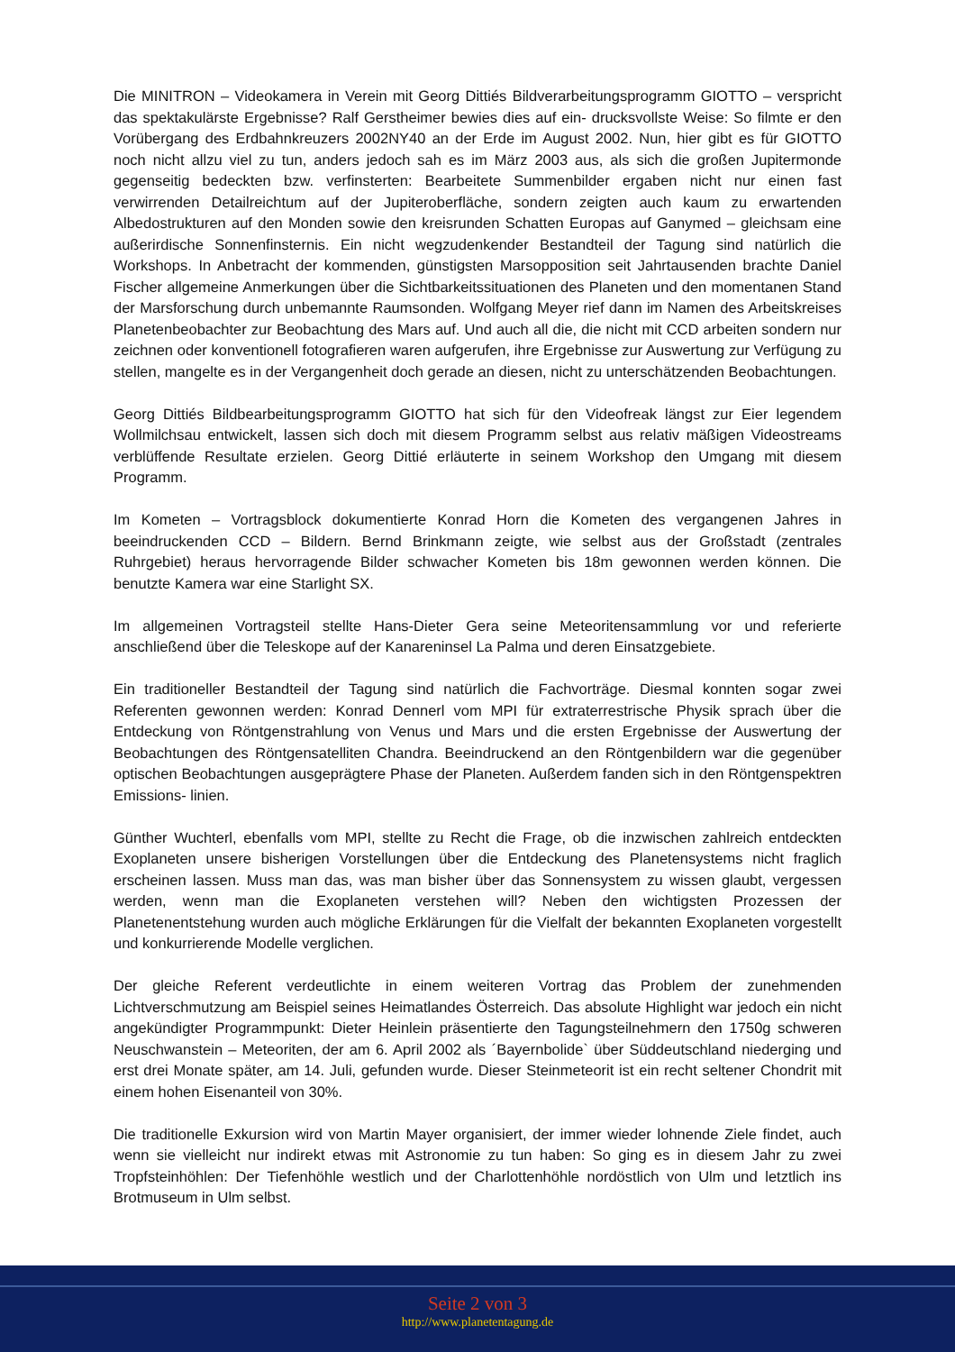Die MINITRON – Videokamera in Verein mit Georg Dittiés Bildverarbeitungsprogramm GIOTTO – verspricht das spektakulärste Ergebnisse? Ralf Gerstheimer bewies dies auf ein- drucksvollste Weise: So filmte er den Vorübergang des Erdbahnkreuzers 2002NY40 an der Erde im August 2002. Nun, hier gibt es für GIOTTO noch nicht allzu viel zu tun, anders jedoch sah es im März 2003 aus, als sich die großen Jupitermonde gegenseitig bedeckten bzw. verfinsterten: Bearbeitete Summenbilder ergaben nicht nur einen fast verwirrenden Detailreichtum auf der Jupiteroberfläche, sondern zeigten auch kaum zu erwartenden Albedostrukturen auf den Monden sowie den kreisrunden Schatten Europas auf Ganymed – gleichsam eine außerirdische Sonnenfinsternis. Ein nicht wegzudenkender Bestandteil der Tagung sind natürlich die Workshops. In Anbetracht der kommenden, günstigsten Marsopposition seit Jahrtausenden brachte Daniel Fischer allgemeine Anmerkungen über die Sichtbarkeitssituationen des Planeten und den momentanen Stand der Marsforschung durch unbemannte Raumsonden. Wolfgang Meyer rief dann im Namen des Arbeitskreises Planetenbeobachter zur Beobachtung des Mars auf. Und auch all die, die nicht mit CCD arbeiten sondern nur zeichnen oder konventionell fotografieren waren aufgerufen, ihre Ergebnisse zur Auswertung zur Verfügung zu stellen, mangelte es in der Vergangenheit doch gerade an diesen, nicht zu unterschätzenden Beobachtungen.
Georg Dittiés Bildbearbeitungsprogramm GIOTTO hat sich für den Videofreak längst zur Eier legendem Wollmilchsau entwickelt, lassen sich doch mit diesem Programm selbst aus relativ mäßigen Videostreams verblüffende Resultate erzielen. Georg Dittié erläuterte in seinem Workshop den Umgang mit diesem Programm.
Im Kometen – Vortragsblock dokumentierte Konrad Horn die Kometen des vergangenen Jahres in beeindruckenden CCD – Bildern. Bernd Brinkmann zeigte, wie selbst aus der Großstadt (zentrales Ruhrgebiet) heraus hervorragende Bilder schwacher Kometen bis 18m gewonnen werden können. Die benutzte Kamera war eine Starlight SX.
Im allgemeinen Vortragsteil stellte Hans-Dieter Gera seine Meteoritensammlung vor und referierte anschließend über die Teleskope auf der Kanareninsel La Palma und deren Einsatzgebiete.
Ein traditioneller Bestandteil der Tagung sind natürlich die Fachvorträge. Diesmal konnten sogar zwei Referenten gewonnen werden: Konrad Dennerl vom MPI für extraterrestrische Physik sprach über die Entdeckung von Röntgenstrahlung von Venus und Mars und die ersten Ergebnisse der Auswertung der Beobachtungen des Röntgensatelliten Chandra. Beeindruckend an den Röntgenbildern war die gegenüber optischen Beobachtungen ausgeprägtere Phase der Planeten. Außerdem fanden sich in den Röntgenspektren Emissions- linien.
Günther Wuchterl, ebenfalls vom MPI, stellte zu Recht die Frage, ob die inzwischen zahlreich entdeckten Exoplaneten unsere bisherigen Vorstellungen über die Entdeckung des Planetensystems nicht fraglich erscheinen lassen. Muss man das, was man bisher über das Sonnensystem zu wissen glaubt, vergessen werden, wenn man die Exoplaneten verstehen will? Neben den wichtigsten Prozessen der Planetenentstehung wurden auch mögliche Erklärungen für die Vielfalt der bekannten Exoplaneten vorgestellt und konkurrierende Modelle verglichen.
Der gleiche Referent verdeutlichte in einem weiteren Vortrag das Problem der zunehmenden Lichtverschmutzung am Beispiel seines Heimatlandes Österreich. Das absolute Highlight war jedoch ein nicht angekündigter Programmpunkt: Dieter Heinlein präsentierte den Tagungsteilnehmern den 1750g schweren Neuschwanstein – Meteoriten, der am 6. April 2002 als ´Bayernbolide` über Süddeutschland niederging und erst drei Monate später, am 14. Juli, gefunden wurde. Dieser Steinmeteorit ist ein recht seltener Chondrit mit einem hohen Eisenanteil von 30%.
Die traditionelle Exkursion wird von Martin Mayer organisiert, der immer wieder lohnende Ziele findet, auch wenn sie vielleicht nur indirekt etwas mit Astronomie zu tun haben: So ging es in diesem Jahr zu zwei Tropfsteinhöhlen: Der Tiefenhöhle westlich und der Charlottenhöhle nordöstlich von Ulm und letztlich ins Brotmuseum in Ulm selbst.
Seite 2 von 3
http://www.planetentagung.de